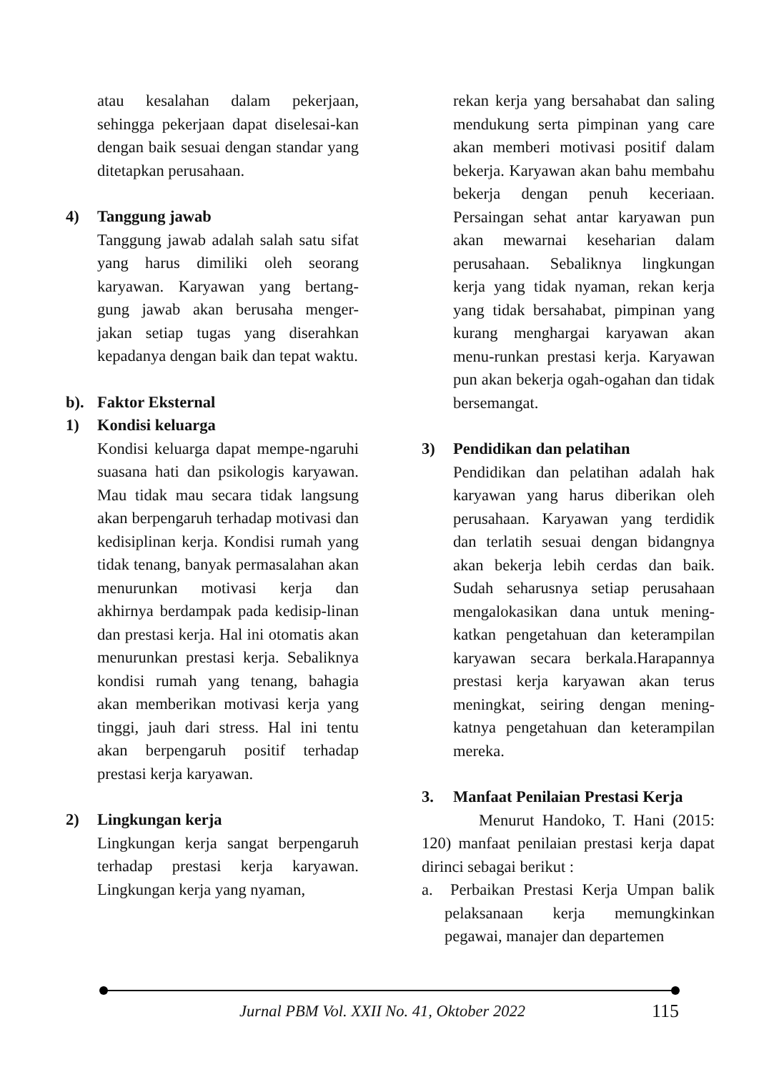atau kesalahan dalam pekerjaan, sehingga pekerjaan dapat diselesai-kan dengan baik sesuai dengan standar yang ditetapkan perusahaan.
4) Tanggung jawab
Tanggung jawab adalah salah satu sifat yang harus dimiliki oleh seorang karyawan. Karyawan yang bertang-gung jawab akan berusaha menger-jakan setiap tugas yang diserahkan kepadanya dengan baik dan tepat waktu.
b). Faktor Eksternal
1) Kondisi keluarga
Kondisi keluarga dapat mempe-ngaruhi suasana hati dan psikologis karyawan. Mau tidak mau secara tidak langsung akan berpengaruh terhadap motivasi dan kedisiplinan kerja. Kondisi rumah yang tidak tenang, banyak permasalahan akan menurunkan motivasi kerja dan akhirnya berdampak pada kedisip-linan dan prestasi kerja. Hal ini otomatis akan menurunkan prestasi kerja. Sebaliknya kondisi rumah yang tenang, bahagia akan memberikan motivasi kerja yang tinggi, jauh dari stress. Hal ini tentu akan berpengaruh positif terhadap prestasi kerja karyawan.
2) Lingkungan kerja
Lingkungan kerja sangat berpengaruh terhadap prestasi kerja karyawan. Lingkungan kerja yang nyaman,
rekan kerja yang bersahabat dan saling mendukung serta pimpinan yang care akan memberi motivasi positif dalam bekerja. Karyawan akan bahu membahu bekerja dengan penuh keceriaan. Persaingan sehat antar karyawan pun akan mewarnai keseharian dalam perusahaan. Sebaliknya lingkungan kerja yang tidak nyaman, rekan kerja yang tidak bersahabat, pimpinan yang kurang menghargai karyawan akan menu-runkan prestasi kerja. Karyawan pun akan bekerja ogah-ogahan dan tidak bersemangat.
3) Pendidikan dan pelatihan
Pendidikan dan pelatihan adalah hak karyawan yang harus diberikan oleh perusahaan. Karyawan yang terdidik dan terlatih sesuai dengan bidangnya akan bekerja lebih cerdas dan baik. Sudah seharusnya setiap perusahaan mengalokasikan dana untuk mening-katkan pengetahuan dan keterampilan karyawan secara berkala.Harapannya prestasi kerja karyawan akan terus meningkat, seiring dengan mening-katnya pengetahuan dan keterampilan mereka.
3. Manfaat Penilaian Prestasi Kerja
Menurut Handoko, T. Hani (2015: 120) manfaat penilaian prestasi kerja dapat dirinci sebagai berikut :
a. Perbaikan Prestasi Kerja Umpan balik pelaksanaan kerja memungkinkan pegawai, manajer dan departemen
Jurnal PBM Vol. XXII No. 41, Oktober 2022 115